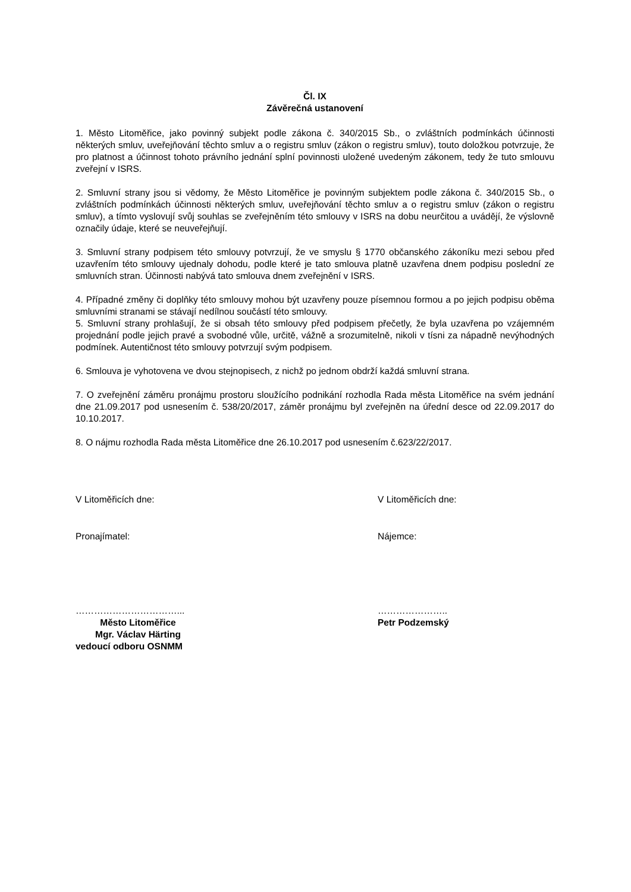Čl. IX
Závěrečná ustanovení
1. Město Litoměřice, jako povinný subjekt podle zákona č. 340/2015 Sb., o zvláštních podmínkách účinnosti některých smluv, uveřejňování těchto smluv a o registru smluv (zákon o registru smluv), touto doložkou potvrzuje, že pro platnost a účinnost tohoto právního jednání splní povinnosti uložené uvedeným zákonem, tedy že tuto smlouvu zveřejní v ISRS.
2. Smluvní strany jsou si vědomy, že Město Litoměřice je povinným subjektem podle zákona č. 340/2015 Sb., o zvláštních podmínkách účinnosti některých smluv, uveřejňování těchto smluv a o registru smluv (zákon o registru smluv), a tímto vyslovují svůj souhlas se zveřejněním této smlouvy v ISRS na dobu neurčitou a uvádějí, že výslovně označily údaje, které se neuveřejňují.
3. Smluvní strany podpisem této smlouvy potvrzují, že ve smyslu § 1770 občanského zákoníku mezi sebou před uzavřením této smlouvy ujednaly dohodu, podle které je tato smlouva platně uzavřena dnem podpisu poslední ze smluvních stran. Účinnosti nabývá tato smlouva dnem zveřejnění v ISRS.
4. Případné změny či doplňky této smlouvy mohou být uzavřeny pouze písemnou formou a po jejich podpisu oběma smluvními stranami se stávají nedílnou součástí této smlouvy.
5. Smluvní strany prohlašují, že si obsah této smlouvy před podpisem přečetly, že byla uzavřena po vzájemném projednání podle jejich pravé a svobodné vůle, určitě, vážně a srozumitelně, nikoli v tísni za nápadně nevýhodných podmínek. Autentičnost této smlouvy potvrzují svým podpisem.
6. Smlouva je vyhotovena ve dvou stejnopisech, z nichž po jednom obdrží každá smluvní strana.
7. O zveřejnění záměru pronájmu prostoru sloužícího podnikání rozhodla Rada města Litoměřice na svém jednání dne 21.09.2017 pod usnesením č. 538/20/2017, záměr pronájmu byl zveřejněn na úřední desce od 22.09.2017 do 10.10.2017.
8. O nájmu rozhodla Rada města Litoměřice dne 26.10.2017 pod usnesením č.623/22/2017.
V Litoměřicích dne:
Pronajímatel:
……………………………...
Město Litoměřice
Mgr. Václav Härting
vedoucí odboru OSNMM
V Litoměřicích dne:
Nájemce:
…………………..
Petr Podzemský